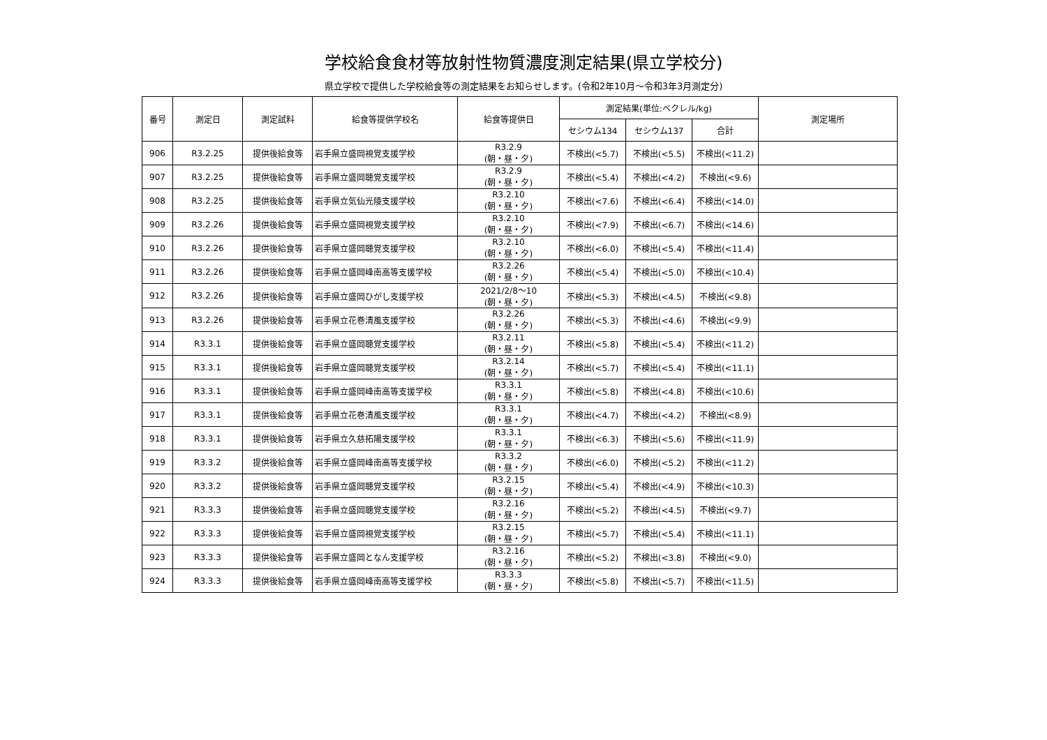学校給食食材等放射性物質濃度測定結果(県立学校分)
県立学校で提供した学校給食等の測定結果をお知らせします。(令和2年10月～令和3年3月測定分)
| 番号 | 測定日 | 測定試料 | 給食等提供学校名 | 給食等提供日 | 測定結果(単位:ベクレル/kg) | | | 測定場所 |
| --- | --- | --- | --- | --- | --- | --- | --- | --- |
| | | | | | セシウム134 | セシウム137 | 合計 | |
| 906 | R3.2.25 | 提供後給食等 | 岩手県立盛岡視覚支援学校 | R3.2.9 (朝・昼・夕) | 不検出(<5.7) | 不検出(<5.5) | 不検出(<11.2) | |
| 907 | R3.2.25 | 提供後給食等 | 岩手県立盛岡聴覚支援学校 | R3.2.9 (朝・昼・夕) | 不検出(<5.4) | 不検出(<4.2) | 不検出(<9.6) | |
| 908 | R3.2.25 | 提供後給食等 | 岩手県立気仙光陵支援学校 | R3.2.10 (朝・昼・夕) | 不検出(<7.6) | 不検出(<6.4) | 不検出(<14.0) | |
| 909 | R3.2.26 | 提供後給食等 | 岩手県立盛岡視覚支援学校 | R3.2.10 (朝・昼・夕) | 不検出(<7.9) | 不検出(<6.7) | 不検出(<14.6) | |
| 910 | R3.2.26 | 提供後給食等 | 岩手県立盛岡聴覚支援学校 | R3.2.10 (朝・昼・夕) | 不検出(<6.0) | 不検出(<5.4) | 不検出(<11.4) | |
| 911 | R3.2.26 | 提供後給食等 | 岩手県立盛岡峰南高等支援学校 | R3.2.26 (朝・昼・夕) | 不検出(<5.4) | 不検出(<5.0) | 不検出(<10.4) | |
| 912 | R3.2.26 | 提供後給食等 | 岩手県立盛岡ひがし支援学校 | 2021/2/8～10 (朝・昼・夕) | 不検出(<5.3) | 不検出(<4.5) | 不検出(<9.8) | |
| 913 | R3.2.26 | 提供後給食等 | 岩手県立花巻清風支援学校 | R3.2.26 (朝・昼・夕) | 不検出(<5.3) | 不検出(<4.6) | 不検出(<9.9) | |
| 914 | R3.3.1 | 提供後給食等 | 岩手県立盛岡聴覚支援学校 | R3.2.11 (朝・昼・夕) | 不検出(<5.8) | 不検出(<5.4) | 不検出(<11.2) | |
| 915 | R3.3.1 | 提供後給食等 | 岩手県立盛岡聴覚支援学校 | R3.2.14 (朝・昼・夕) | 不検出(<5.7) | 不検出(<5.4) | 不検出(<11.1) | |
| 916 | R3.3.1 | 提供後給食等 | 岩手県立盛岡峰南高等支援学校 | R3.3.1 (朝・昼・夕) | 不検出(<5.8) | 不検出(<4.8) | 不検出(<10.6) | |
| 917 | R3.3.1 | 提供後給食等 | 岩手県立花巻清風支援学校 | R3.3.1 (朝・昼・夕) | 不検出(<4.7) | 不検出(<4.2) | 不検出(<8.9) | |
| 918 | R3.3.1 | 提供後給食等 | 岩手県立久慈拓陽支援学校 | R3.3.1 (朝・昼・夕) | 不検出(<6.3) | 不検出(<5.6) | 不検出(<11.9) | |
| 919 | R3.3.2 | 提供後給食等 | 岩手県立盛岡峰南高等支援学校 | R3.3.2 (朝・昼・夕) | 不検出(<6.0) | 不検出(<5.2) | 不検出(<11.2) | |
| 920 | R3.3.2 | 提供後給食等 | 岩手県立盛岡聴覚支援学校 | R3.2.15 (朝・昼・夕) | 不検出(<5.4) | 不検出(<4.9) | 不検出(<10.3) | |
| 921 | R3.3.3 | 提供後給食等 | 岩手県立盛岡聴覚支援学校 | R3.2.16 (朝・昼・夕) | 不検出(<5.2) | 不検出(<4.5) | 不検出(<9.7) | |
| 922 | R3.3.3 | 提供後給食等 | 岩手県立盛岡視覚支援学校 | R3.2.15 (朝・昼・夕) | 不検出(<5.7) | 不検出(<5.4) | 不検出(<11.1) | |
| 923 | R3.3.3 | 提供後給食等 | 岩手県立盛岡となん支援学校 | R3.2.16 (朝・昼・夕) | 不検出(<5.2) | 不検出(<3.8) | 不検出(<9.0) | |
| 924 | R3.3.3 | 提供後給食等 | 岩手県立盛岡峰南高等支援学校 | R3.3.3 (朝・昼・夕) | 不検出(<5.8) | 不検出(<5.7) | 不検出(<11.5) | |